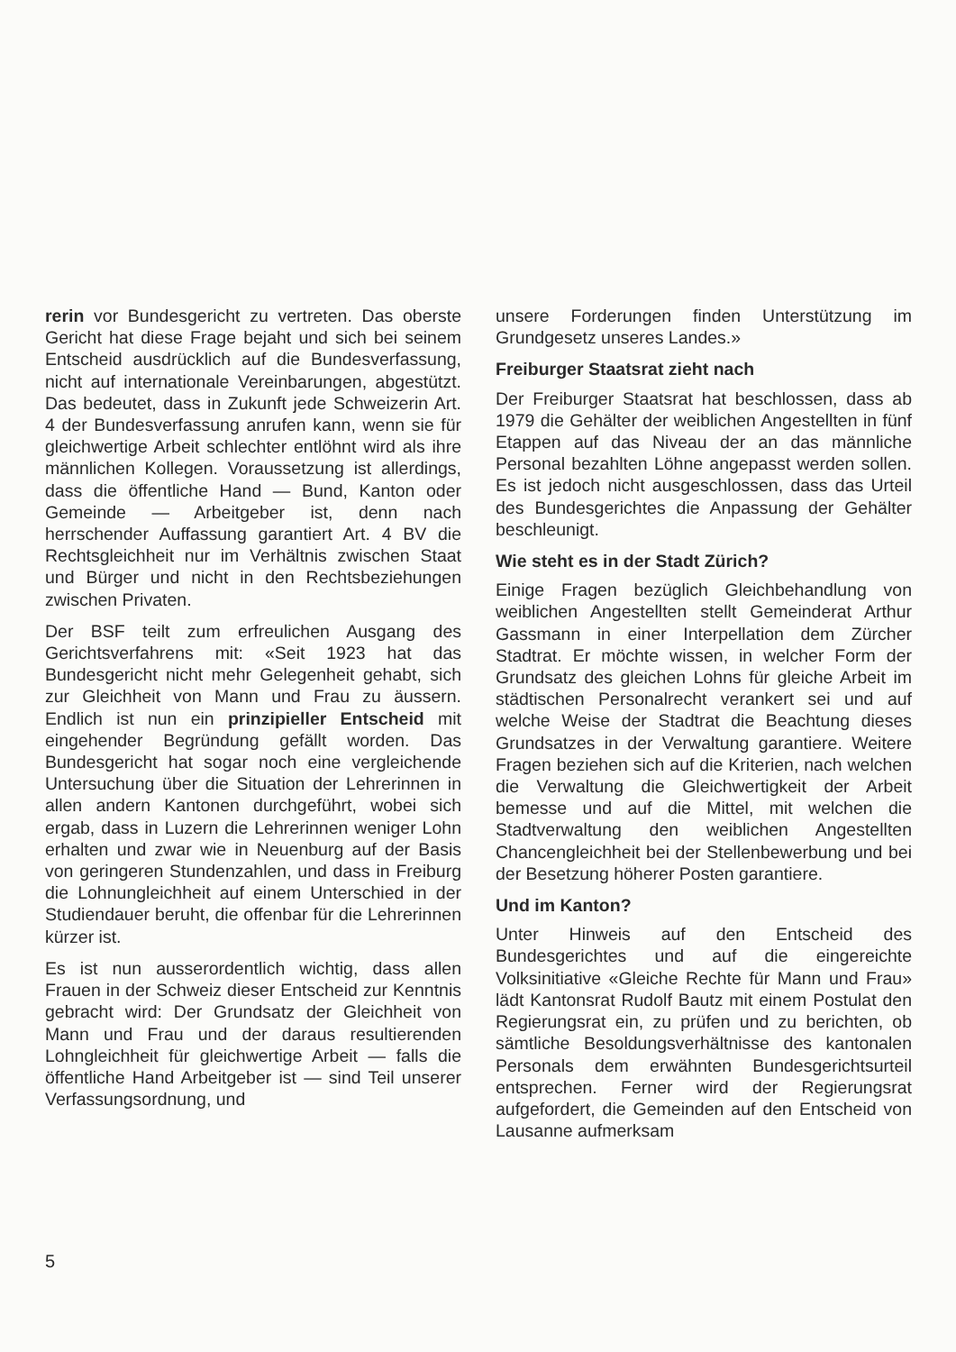rerin vor Bundesgericht zu vertreten. Das oberste Gericht hat diese Frage bejaht und sich bei seinem Entscheid ausdrücklich auf die Bundesverfassung, nicht auf internationale Vereinbarungen, abgestützt. Das bedeutet, dass in Zukunft jede Schweizerin Art. 4 der Bundesverfassung anrufen kann, wenn sie für gleichwertige Arbeit schlechter entlöhnt wird als ihre männlichen Kollegen. Voraussetzung ist allerdings, dass die öffentliche Hand — Bund, Kanton oder Gemeinde — Arbeitgeber ist, denn nach herrschender Auffassung garantiert Art. 4 BV die Rechtsgleichheit nur im Verhältnis zwischen Staat und Bürger und nicht in den Rechtsbeziehungen zwischen Privaten.
Der BSF teilt zum erfreulichen Ausgang des Gerichtsverfahrens mit: «Seit 1923 hat das Bundesgericht nicht mehr Gelegenheit gehabt, sich zur Gleichheit von Mann und Frau zu äussern. Endlich ist nun ein prinzipieller Entscheid mit eingehender Begründung gefällt worden. Das Bundesgericht hat sogar noch eine vergleichende Untersuchung über die Situation der Lehrerinnen in allen andern Kantonen durchgeführt, wobei sich ergab, dass in Luzern die Lehrerinnen weniger Lohn erhalten und zwar wie in Neuenburg auf der Basis von geringeren Stundenzahlen, und dass in Freiburg die Lohnungleichheit auf einem Unterschied in der Studiendauer beruht, die offenbar für die Lehrerinnen kürzer ist.
Es ist nun ausserordentlich wichtig, dass allen Frauen in der Schweiz dieser Entscheid zur Kenntnis gebracht wird: Der Grundsatz der Gleichheit von Mann und Frau und der daraus resultierenden Lohngleichheit für gleichwertige Arbeit — falls die öffentliche Hand Arbeitgeber ist — sind Teil unserer Verfassungsordnung, und
unsere Forderungen finden Unterstützung im Grundgesetz unseres Landes.»
Freiburger Staatsrat zieht nach
Der Freiburger Staatsrat hat beschlossen, dass ab 1979 die Gehälter der weiblichen Angestellten in fünf Etappen auf das Niveau der an das männliche Personal bezahlten Löhne angepasst werden sollen. Es ist jedoch nicht ausgeschlossen, dass das Urteil des Bundesgerichtes die Anpassung der Gehälter beschleunigt.
Wie steht es in der Stadt Zürich?
Einige Fragen bezüglich Gleichbehandlung von weiblichen Angestellten stellt Gemeinderat Arthur Gassmann in einer Interpellation dem Zürcher Stadtrat. Er möchte wissen, in welcher Form der Grundsatz des gleichen Lohns für gleiche Arbeit im städtischen Personalrecht verankert sei und auf welche Weise der Stadtrat die Beachtung dieses Grundsatzes in der Verwaltung garantiere. Weitere Fragen beziehen sich auf die Kriterien, nach welchen die Verwaltung die Gleichwertigkeit der Arbeit bemesse und auf die Mittel, mit welchen die Stadtverwaltung den weiblichen Angestellten Chancengleichheit bei der Stellenbewerbung und bei der Besetzung höherer Posten garantiere.
Und im Kanton?
Unter Hinweis auf den Entscheid des Bundesgerichtes und auf die eingereichte Volksinitiative «Gleiche Rechte für Mann und Frau» lädt Kantonsrat Rudolf Bautz mit einem Postulat den Regierungsrat ein, zu prüfen und zu berichten, ob sämtliche Besoldungsverhältnisse des kantonalen Personals dem erwähnten Bundesgerichtsurteil entsprechen. Ferner wird der Regierungsrat aufgefordert, die Gemeinden auf den Entscheid von Lausanne aufmerksam
5